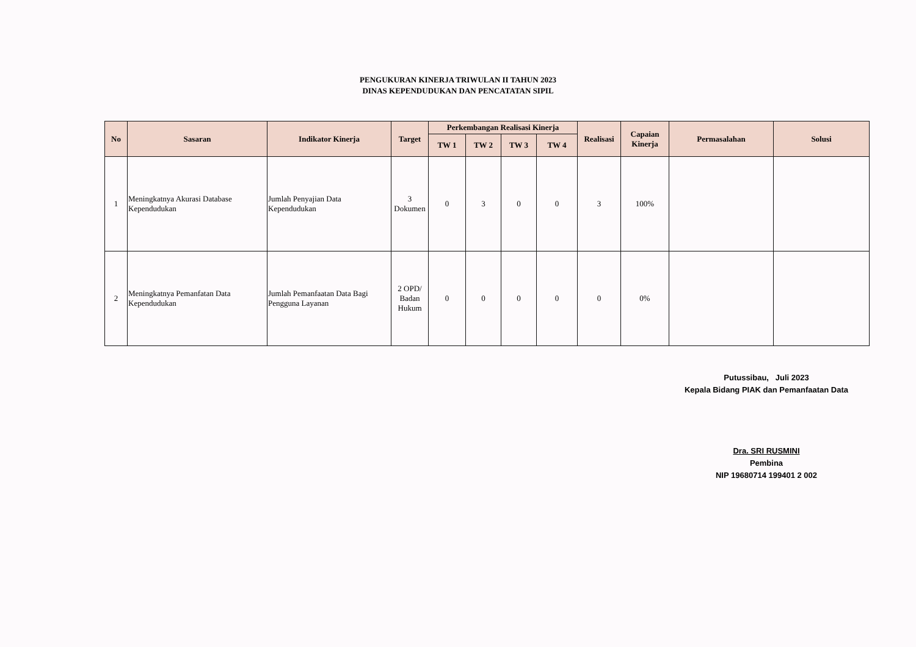PENGUKURAN KINERJA TRIWULAN II TAHUN 2023
DINAS KEPENDUDUKAN DAN PENCATATAN SIPIL
| No | Sasaran | Indikator Kinerja | Target | Perkembangan Realisasi Kinerja | | | | Realisasi | Capaian Kinerja | Permasalahan | Solusi |
| --- | --- | --- | --- | --- | --- | --- | --- | --- | --- | --- | --- |
| | | | | TW 1 | TW 2 | TW 3 | TW 4 | | | | |
| 1 | Meningkatnya Akurasi Database Kependudukan | Jumlah Penyajian Data Kependudukan | 3 Dokumen | 0 | 3 | 0 | 0 | 3 | 100% | | |
| 2 | Meningkatnya Pemanfatan Data Kependudukan | Jumlah Pemanfaatan Data Bagi Pengguna Layanan | 2 OPD/ Badan Hukum | 0 | 0 | 0 | 0 | 0 | 0% | | |
Putussibau, Juli 2023
Kepala Bidang PIAK dan Pemanfaatan Data
Dra. SRI RUSMINI
Pembina
NIP 19680714 199401 2 002